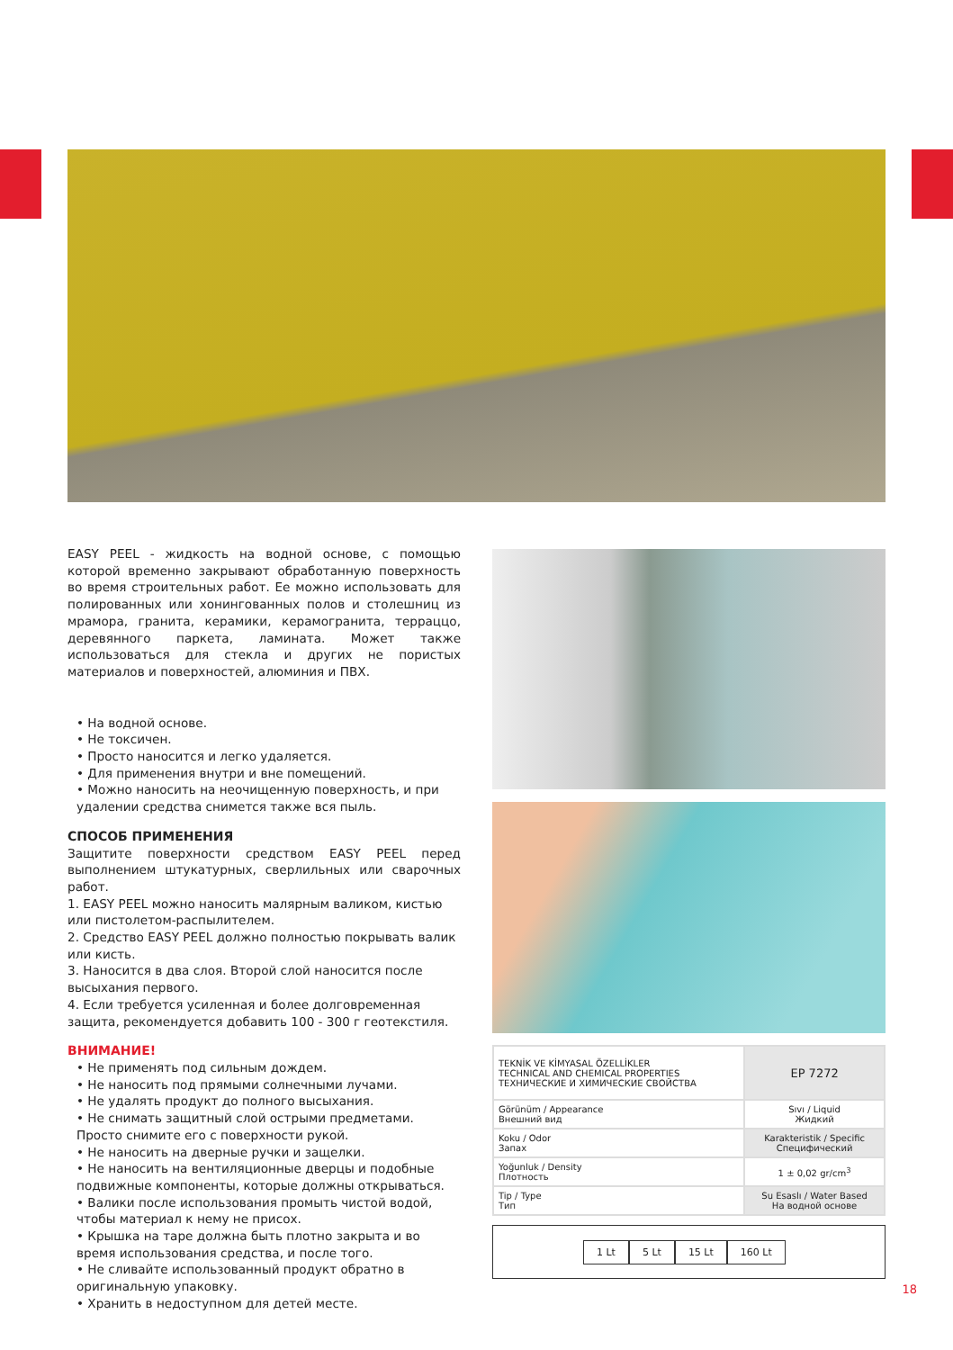EASY PEEL - жидкость на водной основе, с помощью которой временно закрывают обработанную поверхность во время строительных работ. Ее можно использовать для полированных или хонингованных полов и столешниц из мрамора, гранита, керамики, керамогранита, терраццо, деревянного паркета, ламината. Может также использоваться для стекла и других не пористых материалов и поверхностей, алюминия и ПВХ.
• На водной основе.
• Не токсичен.
• Просто наносится и легко удаляется.
• Для применения внутри и вне помещений.
• Можно наносить на неочищенную поверхность, и при удалении средства снимется также вся пыль.
СПОСОБ ПРИМЕНЕНИЯ
Защитите поверхности средством EASY PEEL перед выполнением штукатурных, сверлильных или сварочных работ.
1. EASY PEEL можно наносить малярным валиком, кистью или пистолетом-распылителем.
2. Средство EASY PEEL должно полностью покрывать валик или кисть.
3. Наносится в два слоя. Второй слой наносится после высыхания первого.
4. Если требуется усиленная и более долговременная защита, рекомендуется добавить 100 - 300 г геотекстиля.
ВНИМАНИЕ!
• Не применять под сильным дождем.
• Не наносить под прямыми солнечными лучами.
• Не удалять продукт до полного высыхания.
• Не снимать защитный слой острыми предметами. Просто снимите его с поверхности рукой.
• Не наносить на дверные ручки и защелки.
• Не наносить на вентиляционные дверцы и подобные подвижные компоненты, которые должны открываться.
• Валики после использования промыть чистой водой, чтобы материал к нему не присох.
• Крышка на таре должна быть плотно закрыта и во время использования средства, и после того.
• Не сливайте использованный продукт обратно в оригинальную упаковку.
• Хранить в недоступном для детей месте.
| TEKNİK VE KİMYASAL ÖZELLİKLER TECHNICAL AND CHEMICAL PROPERTIES ТЕХНИЧЕСКИЕ И ХИМИЧЕСКИЕ СВОЙСТВА | EP 7272 |
| Görünüm / Appearance Внешний вид | Sıvı / Liquid Жидкий |
| Koku / Odor Запах | Karakteristik / Specific Специфический |
| Yoğunluk / Density Плотность | 1 ± 0,02 gr/cm<sup>3</sup> |
| Tip / Type Тип | Su Esaslı / Water Based На водной основе |
1 Lt 5 Lt 15 Lt 160 Lt
18